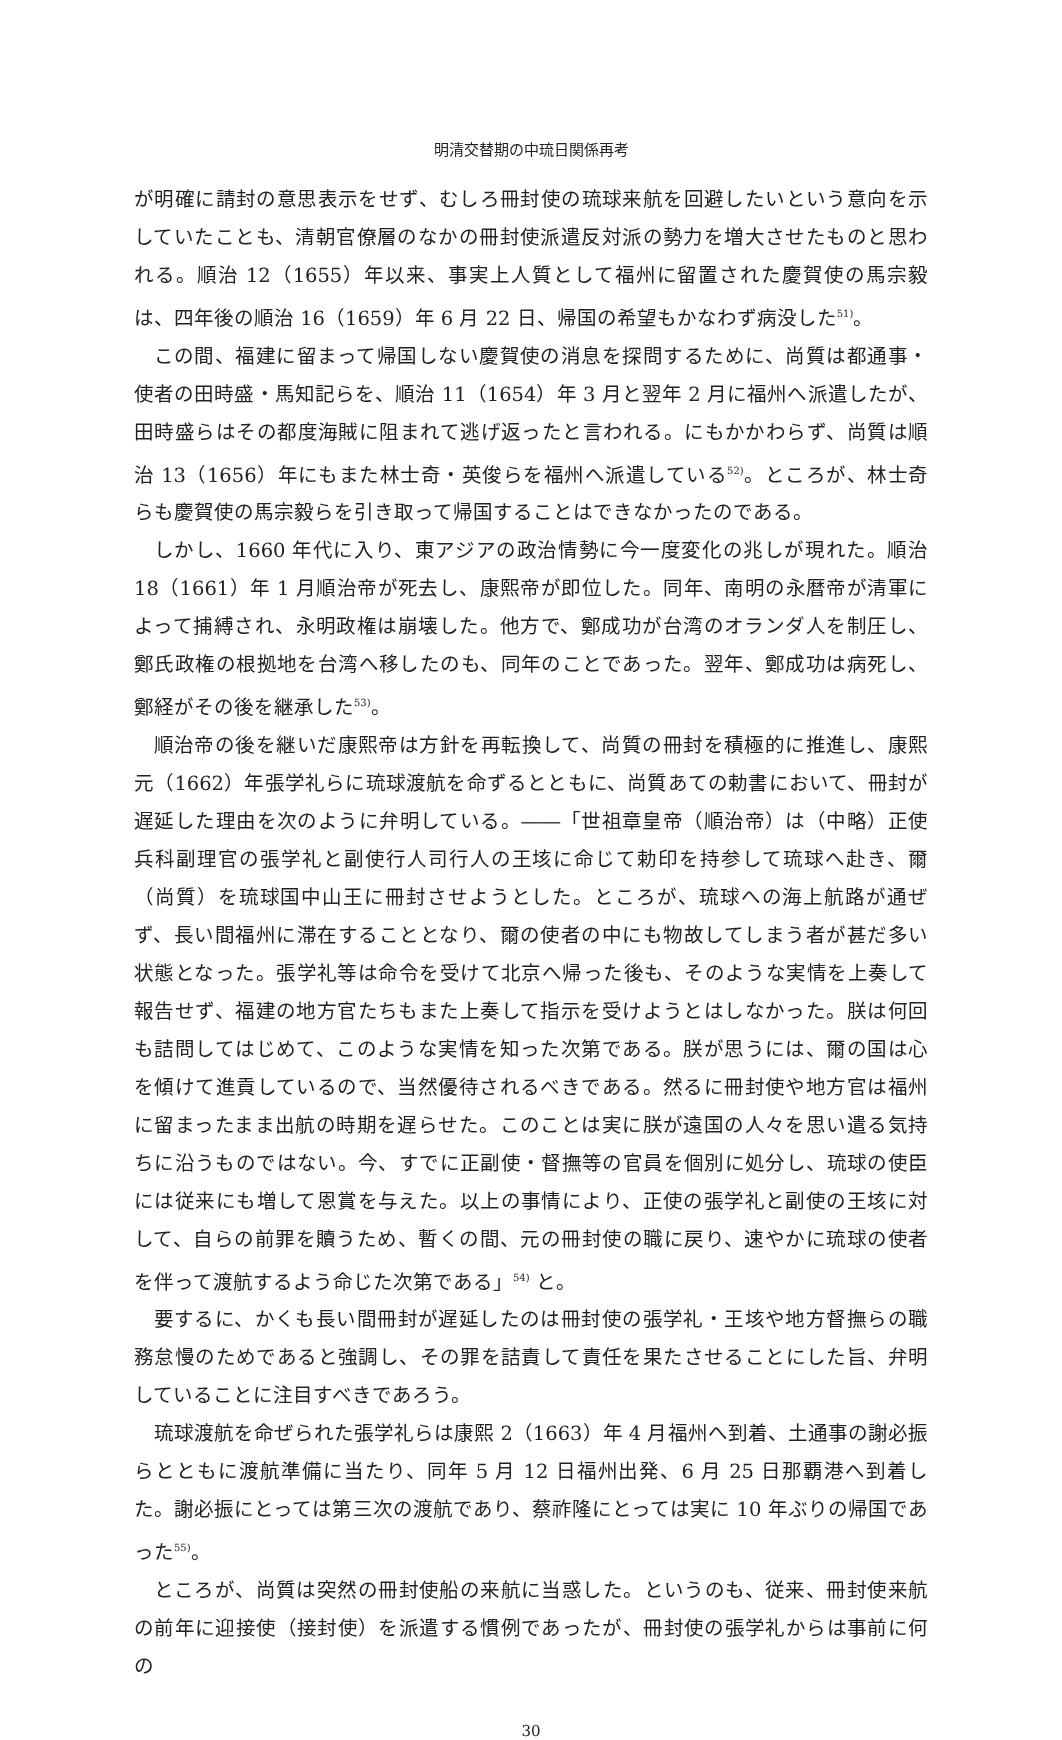明清交替期の中琉日関係再考
が明確に請封の意思表示をせず、むしろ冊封使の琉球来航を回避したいという意向を示していたことも、清朝官僚層のなかの冊封使派遣反対派の勢力を増大させたものと思われる。順治 12（1655）年以来、事実上人質として福州に留置された慶賀使の馬宗毅は、四年後の順治 16（1659）年 6 月 22 日、帰国の希望もかなわず病没した<sup>51)</sup>。
この間、福建に留まって帰国しない慶賀使の消息を探問するために、尚質は都通事・使者の田時盛・馬知記らを、順治 11（1654）年 3 月と翌年 2 月に福州へ派遣したが、田時盛らはその都度海賊に阻まれて逃げ返ったと言われる。にもかかわらず、尚質は順治 13（1656）年にもまた林士奇・英俊らを福州へ派遣している<sup>52)</sup>。ところが、林士奇らも慶賀使の馬宗毅らを引き取って帰国することはできなかったのである。
しかし、1660 年代に入り、東アジアの政治情勢に今一度変化の兆しが現れた。順治 18（1661）年 1 月順治帝が死去し、康熙帝が即位した。同年、南明の永暦帝が清軍によって捕縛され、永明政権は崩壊した。他方で、鄭成功が台湾のオランダ人を制圧し、鄭氏政権の根拠地を台湾へ移したのも、同年のことであった。翌年、鄭成功は病死し、鄭経がその後を継承した<sup>53)</sup>。
順治帝の後を継いだ康熙帝は方針を再転換して、尚質の冊封を積極的に推進し、康熙元（1662）年張学礼らに琉球渡航を命ずるとともに、尚質あての勅書において、冊封が遅延した理由を次のように弁明している。――「世祖章皇帝（順治帝）は（中略）正使兵科副理官の張学礼と副使行人司行人の王垓に命じて勅印を持参して琉球へ赴き、爾（尚質）を琉球国中山王に冊封させようとした。ところが、琉球への海上航路が通ぜず、長い間福州に滞在することとなり、爾の使者の中にも物故してしまう者が甚だ多い状態となった。張学礼等は命令を受けて北京へ帰った後も、そのような実情を上奏して報告せず、福建の地方官たちもまた上奏して指示を受けようとはしなかった。朕は何回も詰問してはじめて、このような実情を知った次第である。朕が思うには、爾の国は心を傾けて進貢しているので、当然優待されるべきである。然るに冊封使や地方官は福州に留まったまま出航の時期を遅らせた。このことは実に朕が遠国の人々を思い遣る気持ちに沿うものではない。今、すでに正副使・督撫等の官員を個別に処分し、琉球の使臣には従来にも増して恩賞を与えた。以上の事情により、正使の張学礼と副使の王垓に対して、自らの前罪を贖うため、暫くの間、元の冊封使の職に戻り、速やかに琉球の使者を伴って渡航するよう命じた次第である」<sup>54)</sup> と。
要するに、かくも長い間冊封が遅延したのは冊封使の張学礼・王垓や地方督撫らの職務怠慢のためであると強調し、その罪を詰責して責任を果たさせることにした旨、弁明していることに注目すべきであろう。
琉球渡航を命ぜられた張学礼らは康熙 2（1663）年 4 月福州へ到着、土通事の謝必振らとともに渡航準備に当たり、同年 5 月 12 日福州出発、6 月 25 日那覇港へ到着した。謝必振にとっては第三次の渡航であり、蔡祚隆にとっては実に 10 年ぶりの帰国であった<sup>55)</sup>。
ところが、尚質は突然の冊封使船の来航に当惑した。というのも、従来、冊封使来航の前年に迎接使（接封使）を派遣する慣例であったが、冊封使の張学礼からは事前に何の
30